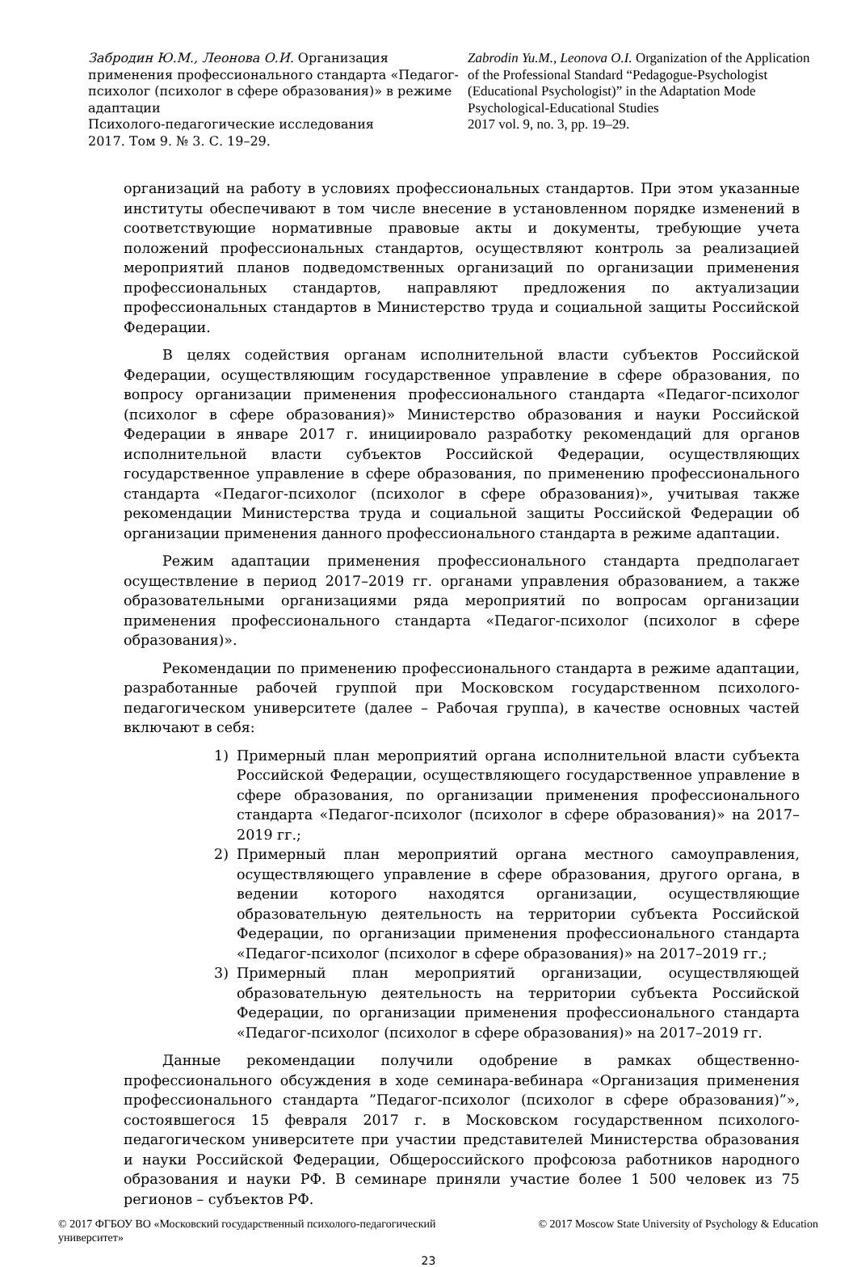Забродин Ю.М., Леонова О.И. Организация применения профессионального стандарта «Педагог-психолог (психолог в сфере образования)» в режиме адаптации
Психолого-педагогические исследования
2017. Том 9. № 3. С. 19–29.
Zabrodin Yu.M., Leonova O.I. Organization of the Application of the Professional Standard “Pedagogue-Psychologist (Educational Psychologist)” in the Adaptation Mode
Psychological-Educational Studies
2017 vol. 9, no. 3, pp. 19–29.
организаций на работу в условиях профессиональных стандартов. При этом указанные институты обеспечивают в том числе внесение в установленном порядке изменений в соответствующие нормативные правовые акты и документы, требующие учета положений профессиональных стандартов, осуществляют контроль за реализацией мероприятий планов подведомственных организаций по организации применения профессиональных стандартов, направляют предложения по актуализации профессиональных стандартов в Министерство труда и социальной защиты Российской Федерации.
В целях содействия органам исполнительной власти субъектов Российской Федерации, осуществляющим государственное управление в сфере образования, по вопросу организации применения профессионального стандарта «Педагог-психолог (психолог в сфере образования)» Министерство образования и науки Российской Федерации в январе 2017 г. инициировало разработку рекомендаций для органов исполнительной власти субъектов Российской Федерации, осуществляющих государственное управление в сфере образования, по применению профессионального стандарта «Педагог-психолог (психолог в сфере образования)», учитывая также рекомендации Министерства труда и социальной защиты Российской Федерации об организации применения данного профессионального стандарта в режиме адаптации.
Режим адаптации применения профессионального стандарта предполагает осуществление в период 2017–2019 гг. органами управления образованием, а также образовательными организациями ряда мероприятий по вопросам организации применения профессионального стандарта «Педагог-психолог (психолог в сфере образования)».
Рекомендации по применению профессионального стандарта в режиме адаптации, разработанные рабочей группой при Московском государственном психолого-педагогическом университете (далее – Рабочая группа), в качестве основных частей включают в себя:
1) Примерный план мероприятий органа исполнительной власти субъекта Российской Федерации, осуществляющего государственное управление в сфере образования, по организации применения профессионального стандарта «Педагог-психолог (психолог в сфере образования)» на 2017–2019 гг.;
2) Примерный план мероприятий органа местного самоуправления, осуществляющего управление в сфере образования, другого органа, в ведении которого находятся организации, осуществляющие образовательную деятельность на территории субъекта Российской Федерации, по организации применения профессионального стандарта «Педагог-психолог (психолог в сфере образования)» на 2017–2019 гг.;
3) Примерный план мероприятий организации, осуществляющей образовательную деятельность на территории субъекта Российской Федерации, по организации применения профессионального стандарта «Педагог-психолог (психолог в сфере образования)» на 2017–2019 гг.
Данные рекомендации получили одобрение в рамках общественно-профессионального обсуждения в ходе семинара-вебинара «Организация применения профессионального стандарта ”Педагог-психолог (психолог в сфере образования)”», состоявшегося 15 февраля 2017 г. в Московском государственном психолого-педагогическом университете при участии представителей Министерства образования и науки Российской Федерации, Общероссийского профсоюза работников народного образования и науки РФ. В семинаре приняли участие более 1 500 человек из 75 регионов – субъектов РФ.
© 2017 ФГБОУ ВО «Московский государственный психолого-педагогический университет»
© 2017 Moscow State University of Psychology & Education
23